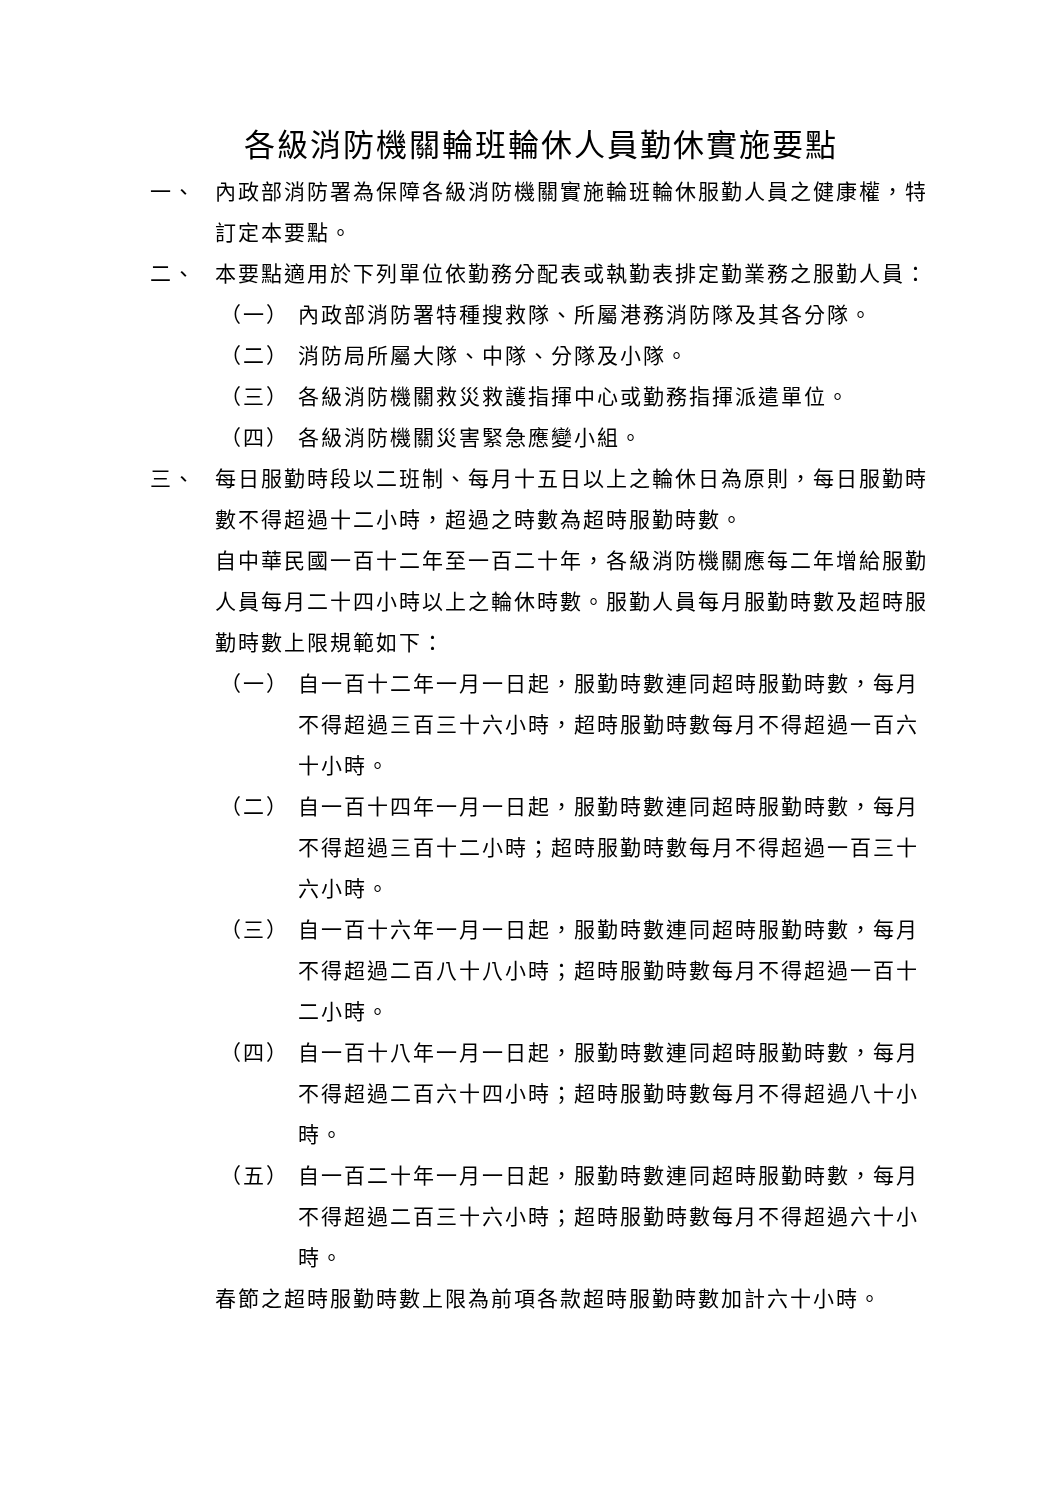各級消防機關輪班輪休人員勤休實施要點
一、 內政部消防署為保障各級消防機關實施輪班輪休服勤人員之健康權，特訂定本要點。
二、 本要點適用於下列單位依勤務分配表或執勤表排定勤業務之服勤人員：
（一） 內政部消防署特種搜救隊、所屬港務消防隊及其各分隊。
（二） 消防局所屬大隊、中隊、分隊及小隊。
（三） 各級消防機關救災救護指揮中心或勤務指揮派遣單位。
（四） 各級消防機關災害緊急應變小組。
三、 每日服勤時段以二班制、每月十五日以上之輪休日為原則，每日服勤時數不得超過十二小時，超過之時數為超時服勤時數。
自中華民國一百十二年至一百二十年，各級消防機關應每二年增給服勤人員每月二十四小時以上之輪休時數。服勤人員每月服勤時數及超時服勤時數上限規範如下：
（一） 自一百十二年一月一日起，服勤時數連同超時服勤時數，每月不得超過三百三十六小時，超時服勤時數每月不得超過一百六十小時。
（二） 自一百十四年一月一日起，服勤時數連同超時服勤時數，每月不得超過三百十二小時；超時服勤時數每月不得超過一百三十六小時。
（三） 自一百十六年一月一日起，服勤時數連同超時服勤時數，每月不得超過二百八十八小時；超時服勤時數每月不得超過一百十二小時。
（四） 自一百十八年一月一日起，服勤時數連同超時服勤時數，每月不得超過二百六十四小時；超時服勤時數每月不得超過八十小時。
（五） 自一百二十年一月一日起，服勤時數連同超時服勤時數，每月不得超過二百三十六小時；超時服勤時數每月不得超過六十小時。
春節之超時服勤時數上限為前項各款超時服勤時數加計六十小時。